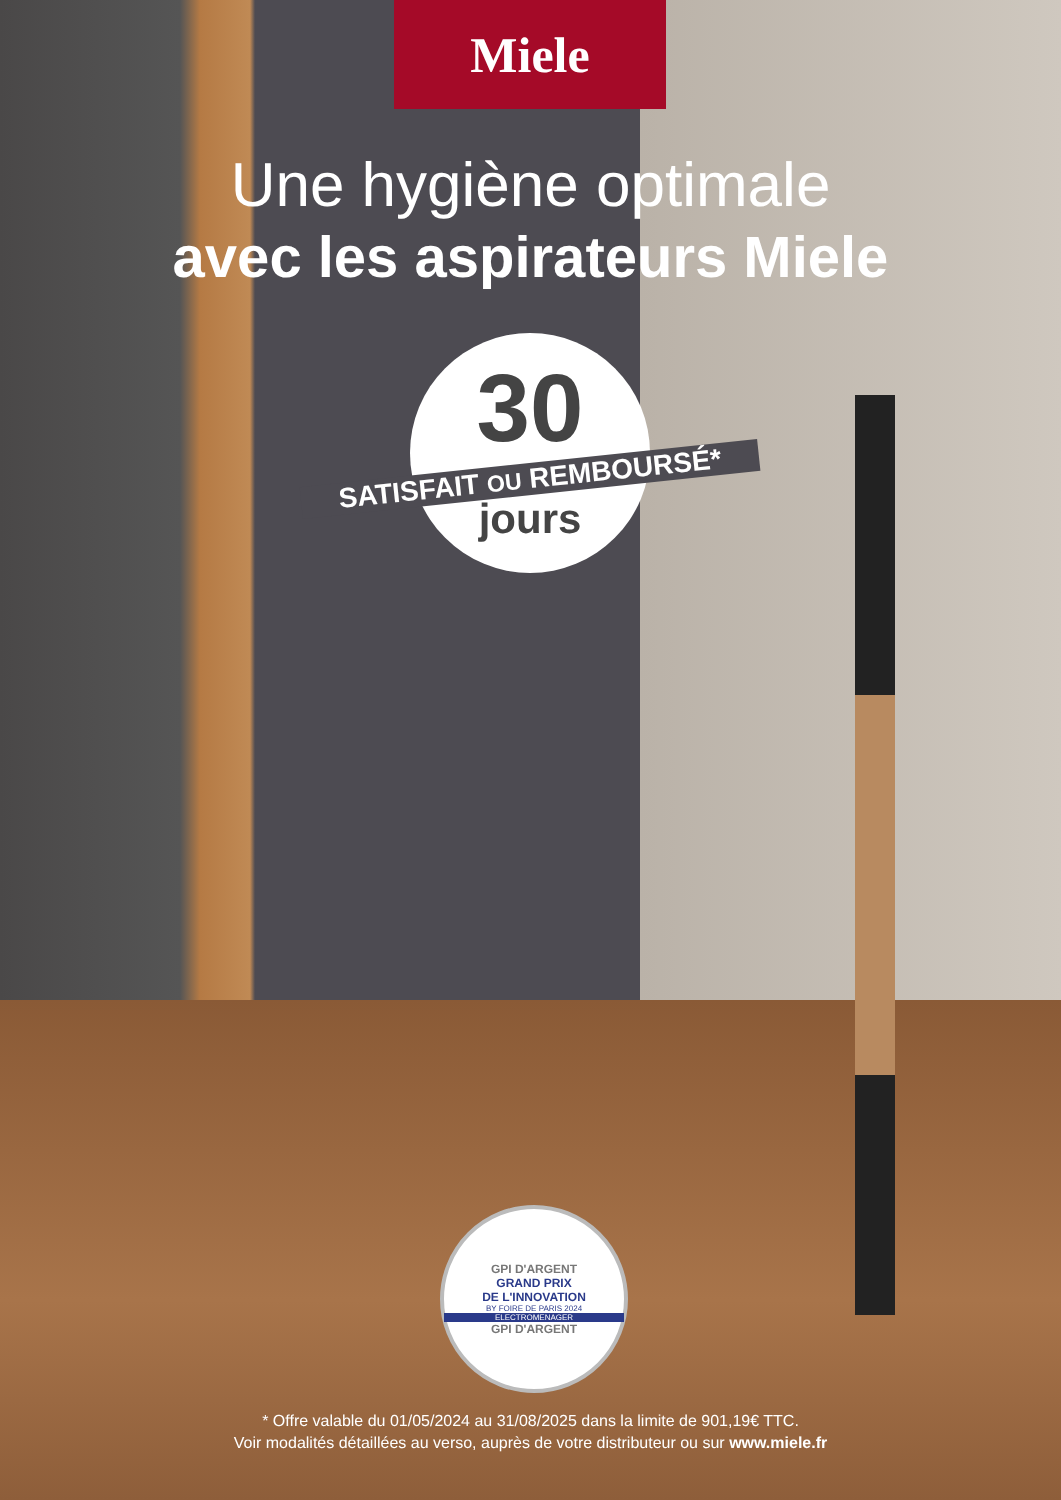Miele
Une hygiène optimale
avec les aspirateurs Miele
30
SATISFAIT OU REMBOURSÉ*
jours
GPI D'ARGENT
GRAND PRIX
DE L'INNOVATION
BY FOIRE DE PARIS 2024
ELECTROMENAGER
GPI D'ARGENT
* Offre valable du 01/05/2024 au 31/08/2025 dans la limite de 901,19€ TTC.
Voir modalités détaillées au verso, auprès de votre distributeur ou sur www.miele.fr